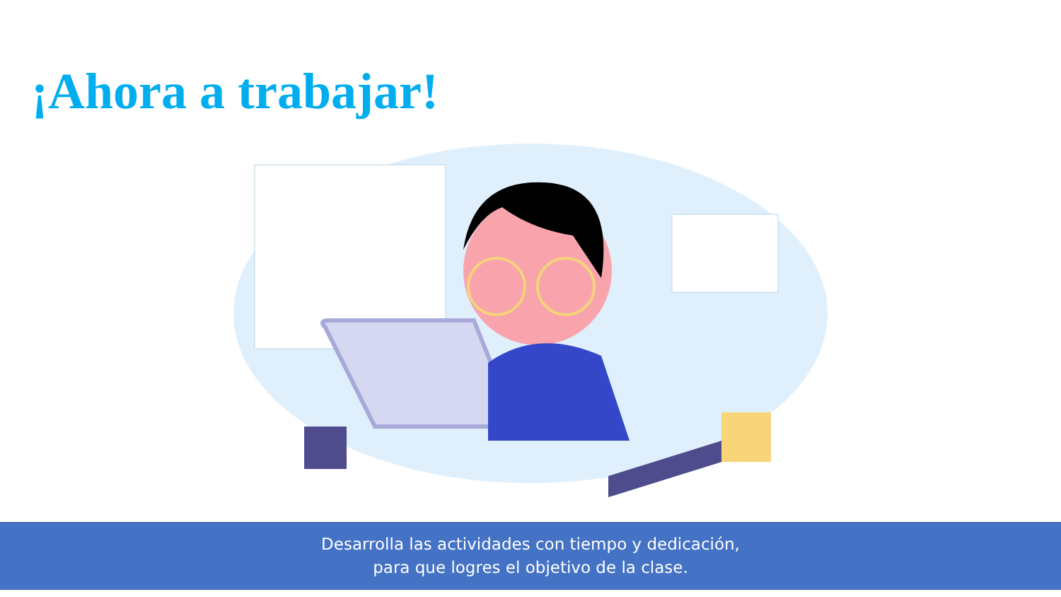¡Ahora a trabajar!
Desarrolla las actividades con tiempo y dedicación,
para que logres el objetivo de la clase.